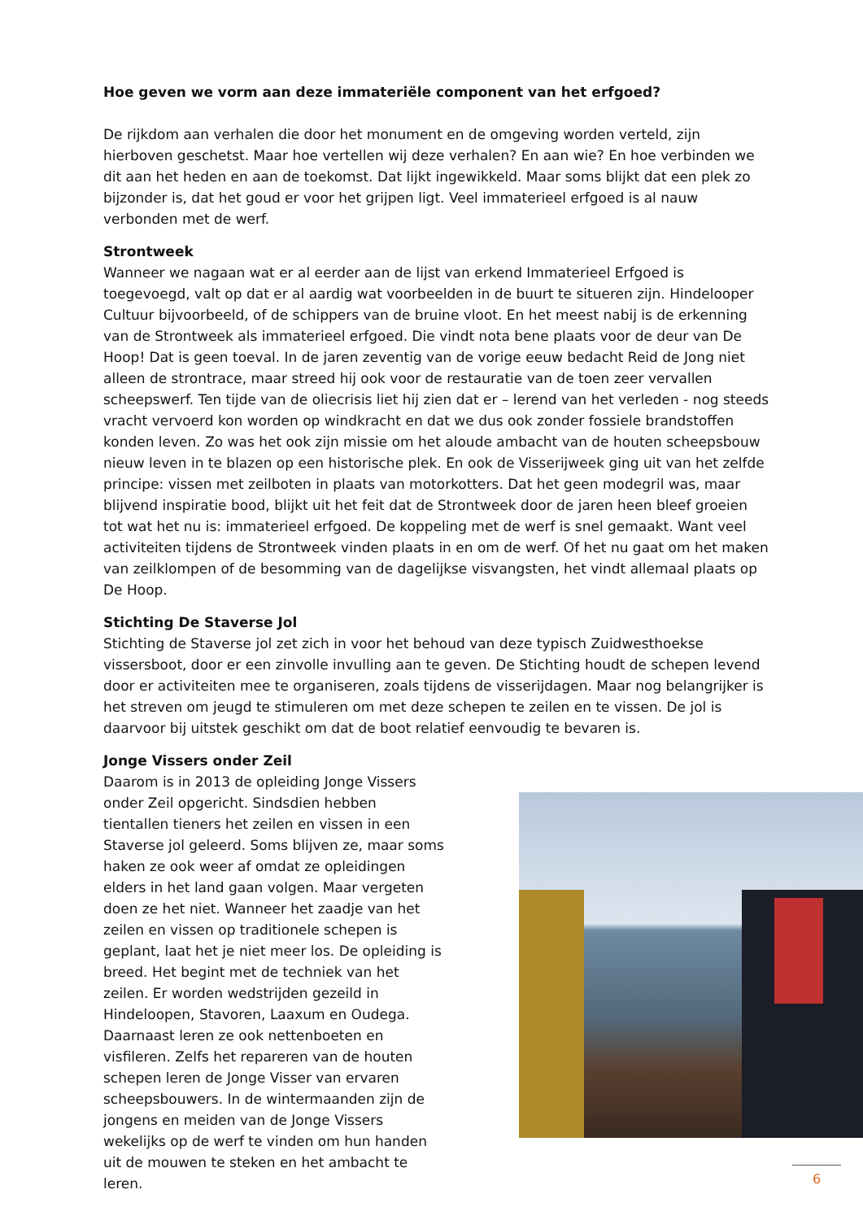Hoe geven we vorm aan deze immateriële component van het erfgoed?
De rijkdom aan verhalen die door het monument en de omgeving worden verteld, zijn hierboven geschetst. Maar hoe vertellen wij deze verhalen? En aan wie? En hoe verbinden we dit aan het heden en aan de toekomst. Dat lijkt ingewikkeld. Maar soms blijkt dat een plek zo bijzonder is, dat het goud er voor het grijpen ligt. Veel immaterieel erfgoed is al nauw verbonden met de werf.
Strontweek
Wanneer we nagaan wat er al eerder aan de lijst van erkend Immaterieel Erfgoed is toegevoegd, valt op dat er al aardig wat voorbeelden in de buurt te situeren zijn. Hindelooper Cultuur bijvoorbeeld, of de schippers van de bruine vloot. En het meest nabij is de erkenning van de Strontweek als immaterieel erfgoed. Die vindt nota bene plaats voor de deur van De Hoop! Dat is geen toeval. In de jaren zeventig van de vorige eeuw bedacht Reid de Jong niet alleen de strontrace, maar streed hij ook voor de restauratie van de toen zeer vervallen scheepswerf. Ten tijde van de oliecrisis liet hij zien dat er – lerend van het verleden - nog steeds vracht vervoerd kon worden op windkracht en dat we dus ook zonder fossiele brandstoffen konden leven. Zo was het ook zijn missie om het aloude ambacht van de houten scheepsbouw nieuw leven in te blazen op een historische plek. En ook de Visserijweek ging uit van het zelfde principe: vissen met zeilboten in plaats van motorkotters. Dat het geen modegril was, maar blijvend inspiratie bood, blijkt uit het feit dat de Strontweek door de jaren heen bleef groeien tot wat het nu is: immaterieel erfgoed. De koppeling met de werf is snel gemaakt. Want veel activiteiten tijdens de Strontweek vinden plaats in en om de werf. Of het nu gaat om het maken van zeilklompen of de besomming van de dagelijkse visvangsten, het vindt allemaal plaats op De Hoop.
Stichting De Staverse Jol
Stichting de Staverse jol zet zich in voor het behoud van deze typisch Zuidwesthoekse vissersboot, door er een zinvolle invulling aan te geven. De Stichting houdt de schepen levend door er activiteiten mee te organiseren, zoals tijdens de visserijdagen. Maar nog belangrijker is het streven om jeugd te stimuleren om met deze schepen te zeilen en te vissen. De jol is daarvoor bij uitstek geschikt om dat de boot relatief eenvoudig te bevaren is.
Jonge Vissers onder Zeil
Daarom is in 2013 de opleiding Jonge Vissers onder Zeil opgericht. Sindsdien hebben tientallen tieners het zeilen en vissen in een Staverse jol geleerd. Soms blijven ze, maar soms haken ze ook weer af omdat ze opleidingen elders in het land gaan volgen. Maar vergeten doen ze het niet. Wanneer het zaadje van het zeilen en vissen op traditionele schepen is geplant, laat het je niet meer los. De opleiding is breed. Het begint met de techniek van het zeilen. Er worden wedstrijden gezeild in Hindeloopen, Stavoren, Laaxum en Oudega. Daarnaast leren ze ook nettenboeten en visfileren. Zelfs het repareren van de houten schepen leren de Jonge Visser van ervaren scheepsbouwers. In de wintermaanden zijn de jongens en meiden van de Jonge Vissers wekelijks op de werf te vinden om hun handen uit de mouwen te steken en het ambacht te leren.
6